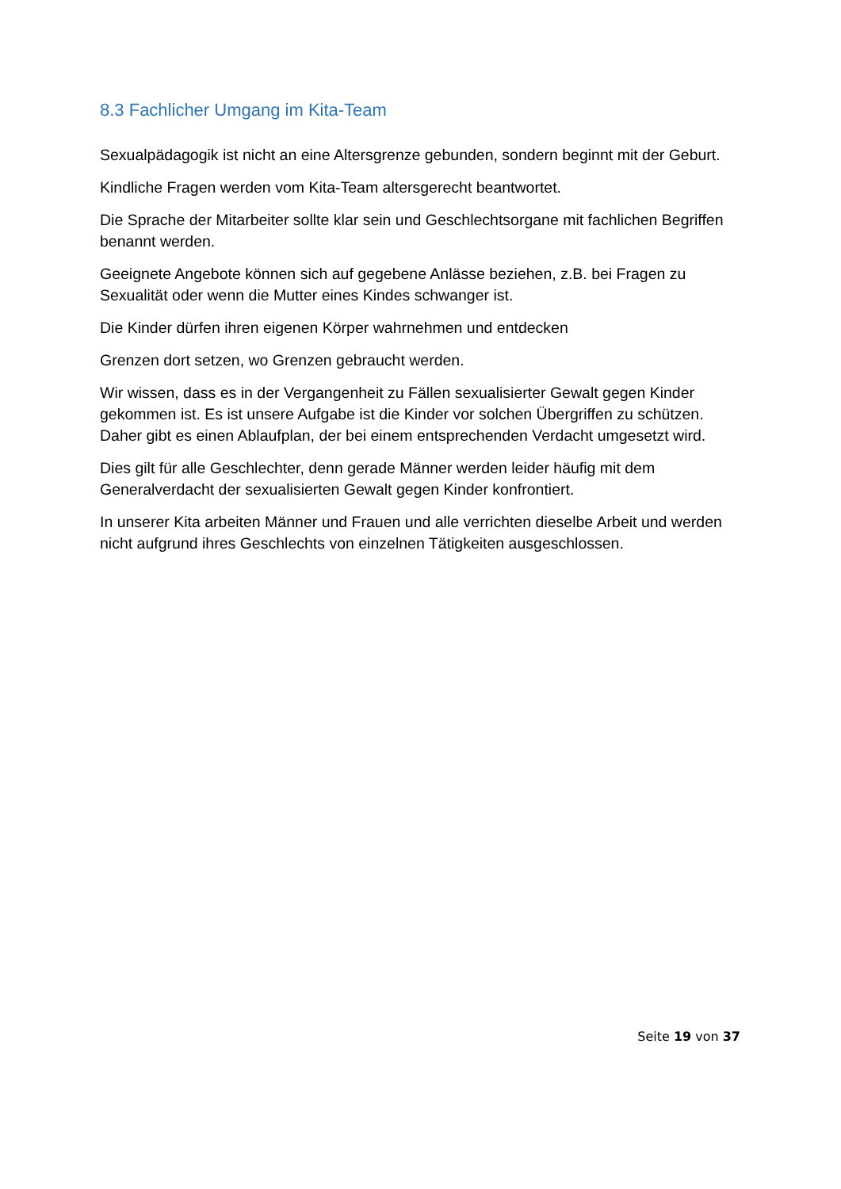8.3 Fachlicher Umgang im Kita-Team
Sexualpädagogik ist nicht an eine Altersgrenze gebunden, sondern beginnt mit der Geburt.
Kindliche Fragen werden vom Kita-Team altersgerecht beantwortet.
Die Sprache der Mitarbeiter sollte klar sein und Geschlechtsorgane mit fachlichen Begriffen benannt werden.
Geeignete Angebote können sich auf gegebene Anlässe beziehen, z.B. bei Fragen zu Sexualität oder wenn die Mutter eines Kindes schwanger ist.
Die Kinder dürfen ihren eigenen Körper wahrnehmen und entdecken
Grenzen dort setzen, wo Grenzen gebraucht werden.
Wir wissen, dass es in der Vergangenheit zu Fällen sexualisierter Gewalt gegen Kinder gekommen ist. Es ist unsere Aufgabe ist die Kinder vor solchen Übergriffen zu schützen. Daher gibt es einen Ablaufplan, der bei einem entsprechenden Verdacht umgesetzt wird.
Dies gilt für alle Geschlechter, denn gerade Männer werden leider häufig mit dem Generalverdacht der sexualisierten Gewalt gegen Kinder konfrontiert.
In unserer Kita arbeiten Männer und Frauen und alle verrichten dieselbe Arbeit und werden nicht aufgrund ihres Geschlechts von einzelnen Tätigkeiten ausgeschlossen.
Seite 19 von 37